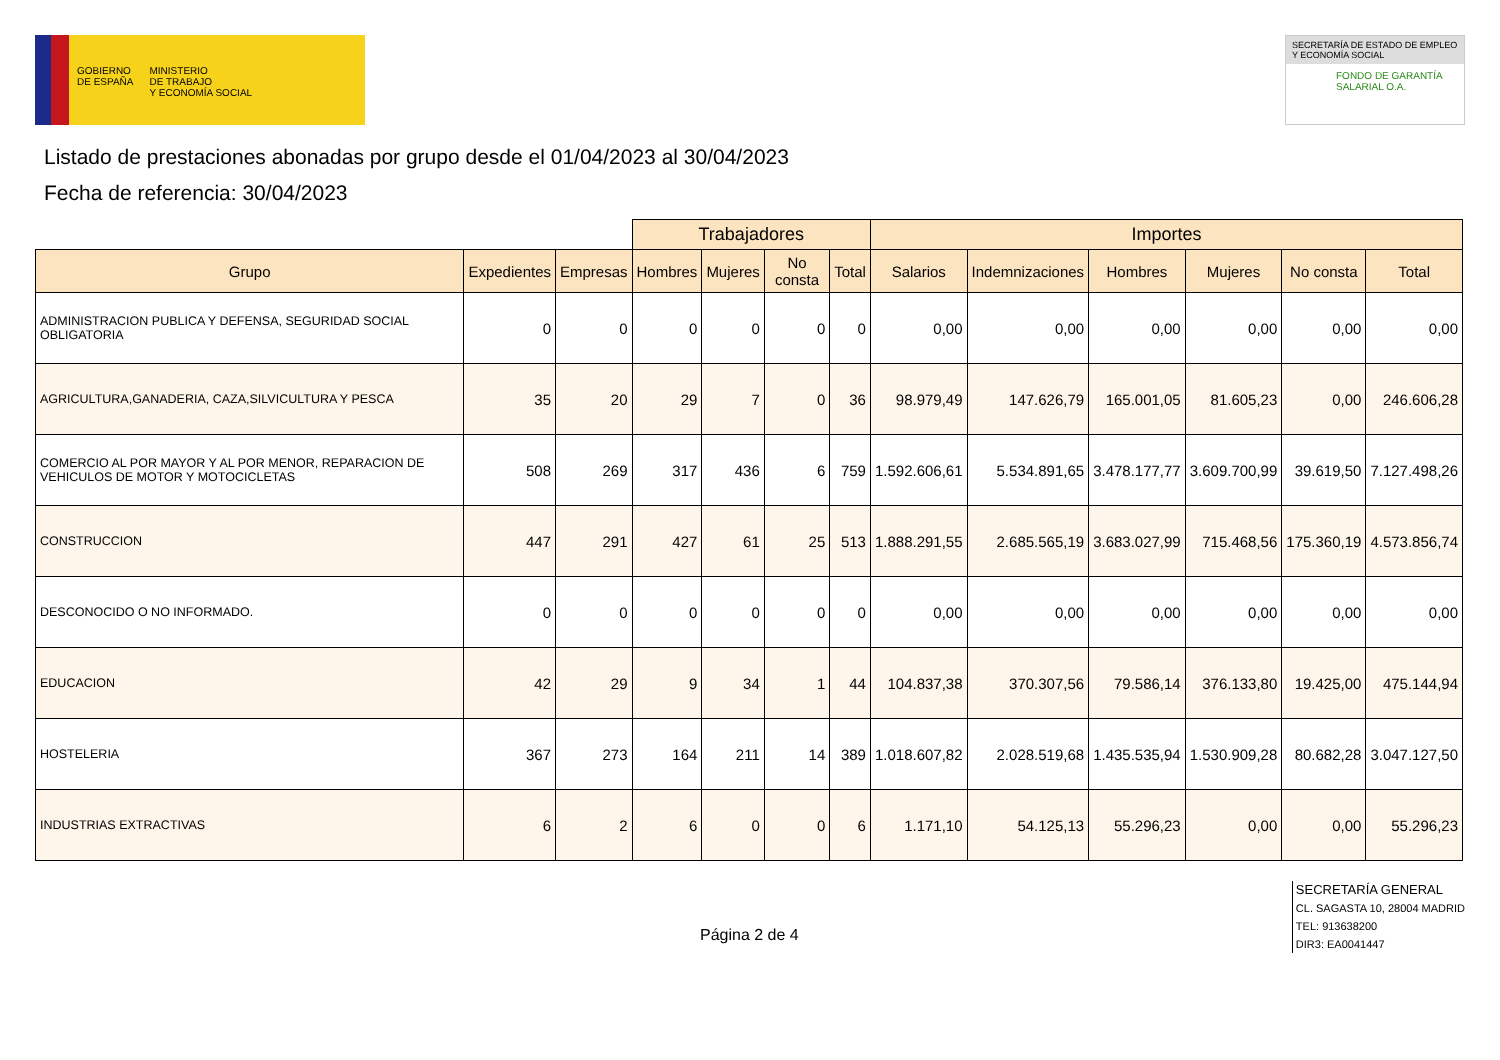GOBIERNO
DE ESPAÑA
MINISTERIO
DE TRABAJO
Y ECONOMÍA SOCIAL
SECRETARÍA DE ESTADO DE EMPLEO Y ECONOMÍA SOCIAL
FONDO DE GARANTÍA SALARIAL O.A.
Listado de prestaciones abonadas por grupo desde el 01/04/2023 al 30/04/2023
Fecha de referencia: 30/04/2023
| | | | Trabajadores | | | | Importes | | | | | |
| --- | --- | --- | --- | --- | --- | --- | --- | --- | --- | --- | --- | --- |
| Grupo | Expedientes | Empresas | Hombres | Mujeres | No consta | Total | Salarios | Indemnizaciones | Hombres | Mujeres | No consta | Total |
| ADMINISTRACION PUBLICA Y DEFENSA, SEGURIDAD SOCIAL OBLIGATORIA | 0 | 0 | 0 | 0 | 0 | 0 | 0,00 | 0,00 | 0,00 | 0,00 | 0,00 | 0,00 |
| AGRICULTURA,GANADERIA, CAZA,SILVICULTURA Y PESCA | 35 | 20 | 29 | 7 | 0 | 36 | 98.979,49 | 147.626,79 | 165.001,05 | 81.605,23 | 0,00 | 246.606,28 |
| COMERCIO AL POR MAYOR Y AL POR MENOR, REPARACION DE VEHICULOS DE MOTOR Y MOTOCICLETAS | 508 | 269 | 317 | 436 | 6 | 759 | 1.592.606,61 | 5.534.891,65 | 3.478.177,77 | 3.609.700,99 | 39.619,50 | 7.127.498,26 |
| CONSTRUCCION | 447 | 291 | 427 | 61 | 25 | 513 | 1.888.291,55 | 2.685.565,19 | 3.683.027,99 | 715.468,56 | 175.360,19 | 4.573.856,74 |
| DESCONOCIDO O NO INFORMADO. | 0 | 0 | 0 | 0 | 0 | 0 | 0,00 | 0,00 | 0,00 | 0,00 | 0,00 | 0,00 |
| EDUCACION | 42 | 29 | 9 | 34 | 1 | 44 | 104.837,38 | 370.307,56 | 79.586,14 | 376.133,80 | 19.425,00 | 475.144,94 |
| HOSTELERIA | 367 | 273 | 164 | 211 | 14 | 389 | 1.018.607,82 | 2.028.519,68 | 1.435.535,94 | 1.530.909,28 | 80.682,28 | 3.047.127,50 |
| INDUSTRIAS EXTRACTIVAS | 6 | 2 | 6 | 0 | 0 | 6 | 1.171,10 | 54.125,13 | 55.296,23 | 0,00 | 0,00 | 55.296,23 |
Página 2 de 4
SECRETARÍA GENERAL
CL. SAGASTA 10, 28004 MADRID
TEL: 913638200
DIR3: EA0041447